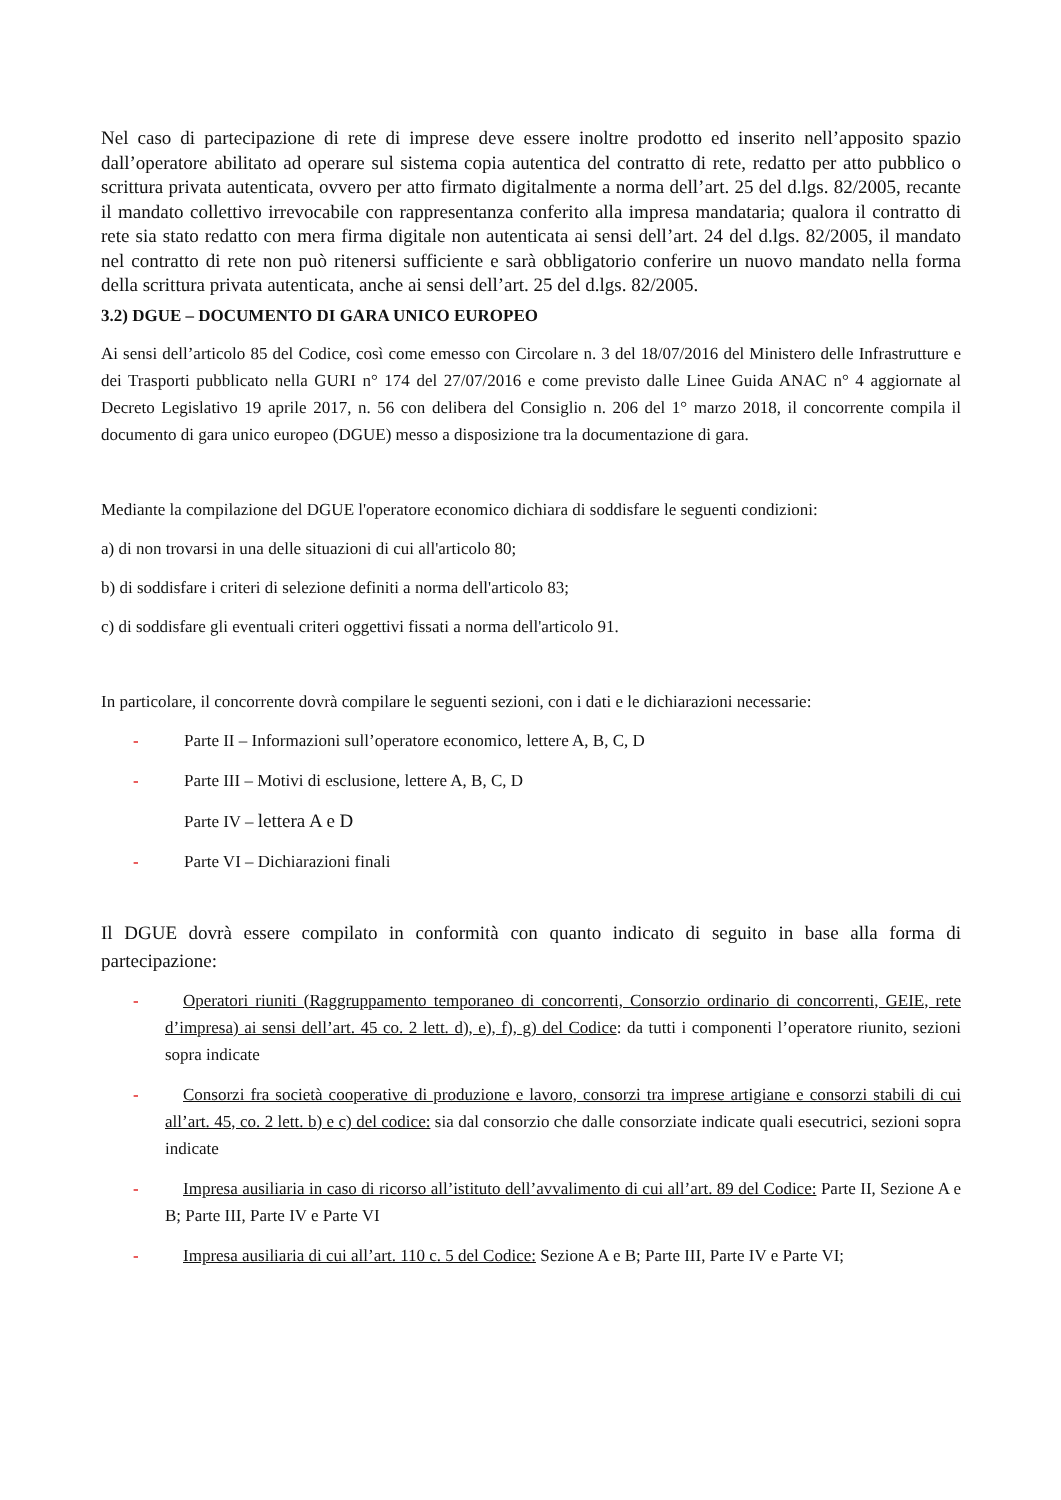Nel caso di partecipazione di rete di imprese deve essere inoltre prodotto ed inserito nell’apposito spazio dall’operatore abilitato ad operare sul sistema copia autentica del contratto di rete, redatto per atto pubblico o scrittura privata autenticata, ovvero per atto firmato digitalmente a norma dell’art. 25 del d.lgs. 82/2005, recante il mandato collettivo irrevocabile con rappresentanza conferito alla impresa mandataria; qualora il contratto di rete sia stato redatto con mera firma digitale non autenticata ai sensi dell’art. 24 del d.lgs. 82/2005, il mandato nel contratto di rete non può ritenersi sufficiente e sarà obbligatorio conferire un nuovo mandato nella forma della scrittura privata autenticata, anche ai sensi dell’art. 25 del d.lgs. 82/2005.
3.2) DGUE – DOCUMENTO DI GARA UNICO EUROPEO
Ai sensi dell’articolo 85 del Codice, così come emesso con Circolare n. 3 del 18/07/2016 del Ministero delle Infrastrutture e dei Trasporti pubblicato nella GURI n° 174 del 27/07/2016 e come previsto dalle Linee Guida ANAC n° 4 aggiornate al Decreto Legislativo 19 aprile 2017, n. 56 con delibera del Consiglio n. 206 del 1° marzo 2018, il concorrente compila il documento di gara unico europeo (DGUE) messo a disposizione tra la documentazione di gara.
Mediante la compilazione del DGUE l'operatore economico dichiara di soddisfare le seguenti condizioni:
a) di non trovarsi in una delle situazioni di cui all'articolo 80;
b) di soddisfare i criteri di selezione definiti a norma dell'articolo 83;
c) di soddisfare gli eventuali criteri oggettivi fissati a norma dell'articolo 91.
In particolare, il concorrente dovrà compilare le seguenti sezioni, con i dati e le dichiarazioni necessarie:
- Parte II – Informazioni sull’operatore economico, lettere A, B, C, D
- Parte III – Motivi di esclusione, lettere A, B, C, D
Parte IV – lettera A e D
- Parte VI – Dichiarazioni finali
Il DGUE dovrà essere compilato in conformità con quanto indicato di seguito in base alla forma di partecipazione:
- Operatori riuniti (Raggruppamento temporaneo di concorrenti, Consorzio ordinario di concorrenti, GEIE, rete d’impresa) ai sensi dell’art. 45 co. 2 lett. d), e), f), g) del Codice: da tutti i componenti l’operatore riunito, sezioni sopra indicate
- Consorzi fra società cooperative di produzione e lavoro, consorzi tra imprese artigiane e consorzi stabili di cui all’art. 45, co. 2 lett. b) e c) del codice: sia dal consorzio che dalle consorziate indicate quali esecutrici, sezioni sopra indicate
- Impresa ausiliaria in caso di ricorso all’istituto dell’avvalimento di cui all’art. 89 del Codice: Parte II, Sezione A e B; Parte III, Parte IV e Parte VI
- Impresa ausiliaria di cui all’art. 110 c. 5 del Codice: Sezione A e B; Parte III, Parte IV e Parte VI;